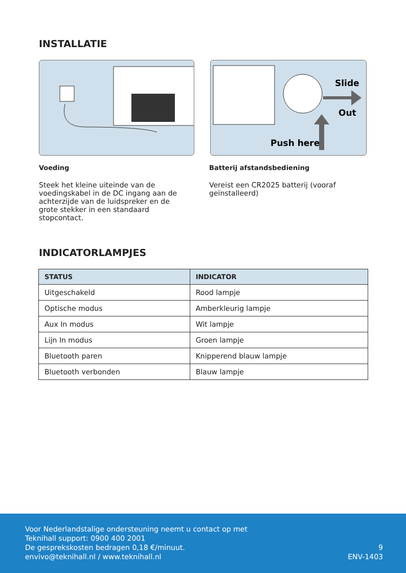INSTALLATIE
Slide
Out
Push here
Voeding
Steek het kleine uiteinde van de voedingskabel in de DC ingang aan de achterzijde van de luidspreker en de grote stekker in een standaard stopcontact.
Batterij afstandsbediening
Vereist een CR2025 batterij (vooraf geïnstalleerd)
INDICATORLAMPJES
| STATUS | INDICATOR |
| --- | --- |
| Uitgeschakeld | Rood lampje |
| Optische modus | Amberkleurig lampje |
| Aux In modus | Wit lampje |
| Lijn In modus | Groen lampje |
| Bluetooth paren | Knipperend blauw lampje |
| Bluetooth verbonden | Blauw lampje |
Voor Nederlandstalige ondersteuning neemt u contact op met
Teknihall support: 0900 400 2001
De gesprekskosten bedragen 0,18 €/minuut.
envivo@teknihall.nl / www.teknihall.nl
9
ENV-1403